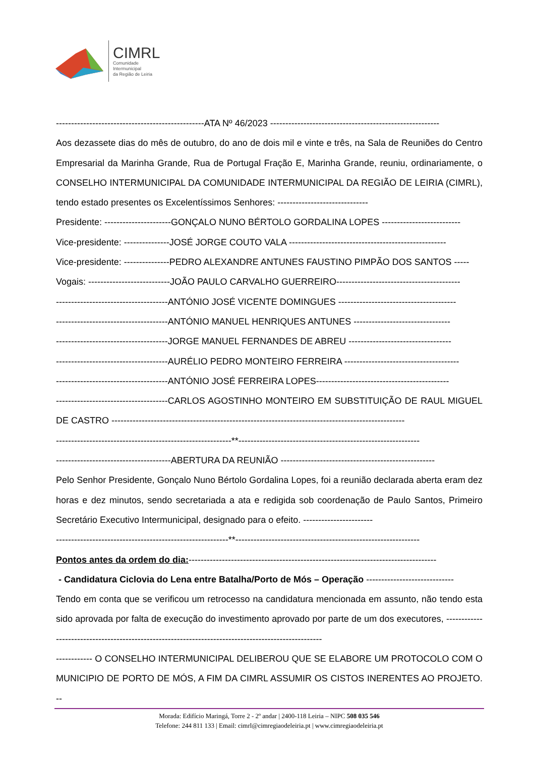CIMRL
Comunidade
Intermunicipal
da Região de Leiria
-------------------------------------------------ATA Nº 46/2023 --------------------------------------------------------
Aos dezassete dias do mês de outubro, do ano de dois mil e vinte e três, na Sala de Reuniões do Centro Empresarial da Marinha Grande, Rua de Portugal Fração E, Marinha Grande, reuniu, ordinariamente, o CONSELHO INTERMUNICIPAL DA COMUNIDADE INTERMUNICIPAL DA REGIÃO DE LEIRIA (CIMRL), tendo estado presentes os Excelentíssimos Senhores: ------------------------------
Presidente: ----------------------GONÇALO NUNO BÉRTOLO GORDALINA LOPES --------------------------
Vice-presidente: ---------------JOSÉ JORGE COUTO VALA ----------------------------------------------------
Vice-presidente: ---------------PEDRO ALEXANDRE ANTUNES FAUSTINO PIMPÃO DOS SANTOS -----
Vogais: ---------------------------JOÃO PAULO CARVALHO GUERREIRO-----------------------------------------
-------------------------------------ANTÓNIO JOSÉ VICENTE DOMINGUES ---------------------------------------
-------------------------------------ANTÓNIO MANUEL HENRIQUES ANTUNES --------------------------------
-------------------------------------JORGE MANUEL FERNANDES DE ABREU ----------------------------------
-------------------------------------AURÉLIO PEDRO MONTEIRO FERREIRA --------------------------------------
-------------------------------------ANTÓNIO JOSÉ FERREIRA LOPES--------------------------------------------
-------------------------------------CARLOS AGOSTINHO MONTEIRO EM SUBSTITUIÇÃO DE RAUL MIGUEL DE CASTRO -------------------------------------------------------------------------------------------------
----------------------------------------------------------**------------------------------------------------------------
--------------------------------------ABERTURA DA REUNIÃO ---------------------------------------------------
Pelo Senhor Presidente, Gonçalo Nuno Bértolo Gordalina Lopes, foi a reunião declarada aberta eram dez horas e dez minutos, sendo secretariada a ata e redigida sob coordenação de Paulo Santos, Primeiro Secretário Executivo Intermunicipal, designado para o efeito. -----------------------
---------------------------------------------------------**-------------------------------------------------------------
Pontos antes da ordem do dia:----------------------------------------------------------------------------------
- Candidatura Ciclovia do Lena entre Batalha/Porto de Mós – Operação -----------------------------
Tendo em conta que se verificou um retrocesso na candidatura mencionada em assunto, não tendo esta sido aprovada por falta de execução do investimento aprovado por parte de um dos executores, ----------------------------------------------------------------------------------------------------
------------ O CONSELHO INTERMUNICIPAL DELIBEROU QUE SE ELABORE UM PROTOCOLO COM O MUNICIPIO DE PORTO DE MÓS, A FIM DA CIMRL ASSUMIR OS CISTOS INERENTES AO PROJETO. --
Morada: Edifício Maringá, Torre 2 - 2º andar | 2400-118 Leiria – NIPC 508 035 546
Telefone: 244 811 133 | Email: cimrl@cimregiaodeleiria.pt | www.cimregiaodeleiria.pt